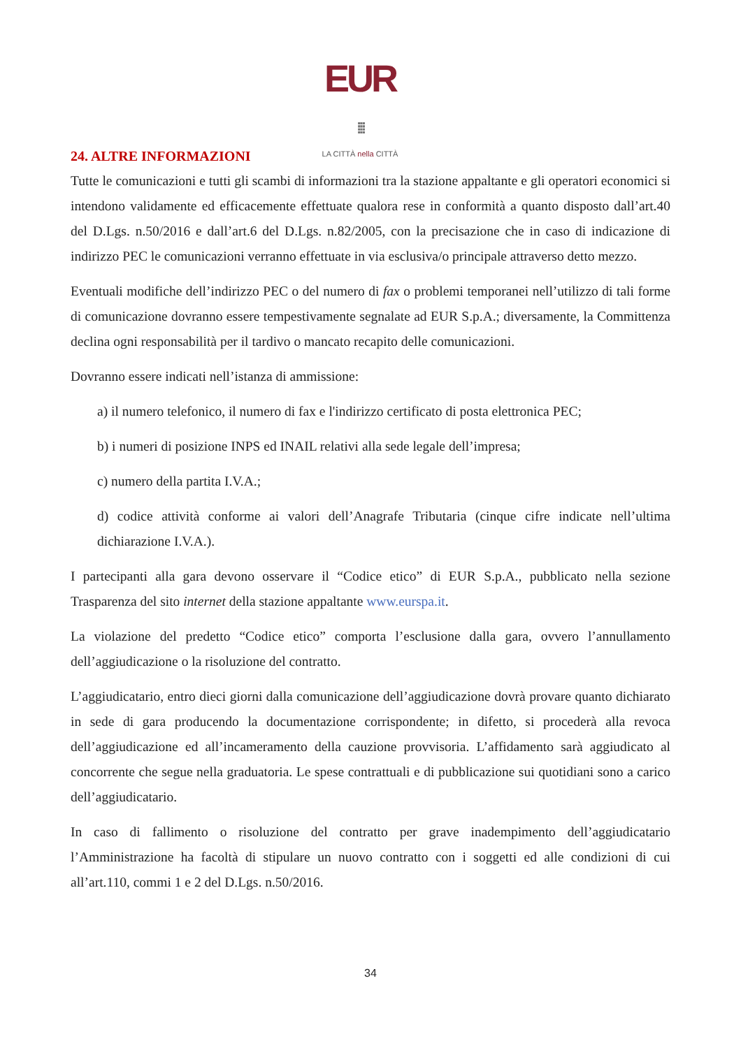EUR ⁞⁞⁞
LA CITTÀ nella CITTÀ
24. ALTRE INFORMAZIONI
Tutte le comunicazioni e tutti gli scambi di informazioni tra la stazione appaltante e gli operatori economici si intendono validamente ed efficacemente effettuate qualora rese in conformità a quanto disposto dall’art.40 del D.Lgs. n.50/2016 e dall’art.6 del D.Lgs. n.82/2005, con la precisazione che in caso di indicazione di indirizzo PEC le comunicazioni verranno effettuate in via esclusiva/o principale attraverso detto mezzo.
Eventuali modifiche dell’indirizzo PEC o del numero di fax o problemi temporanei nell’utilizzo di tali forme di comunicazione dovranno essere tempestivamente segnalate ad EUR S.p.A.; diversamente, la Committenza declina ogni responsabilità per il tardivo o mancato recapito delle comunicazioni.
Dovranno essere indicati nell’istanza di ammissione:
a) il numero telefonico, il numero di fax e l'indirizzo certificato di posta elettronica PEC;
b) i numeri di posizione INPS ed INAIL relativi alla sede legale dell’impresa;
c) numero della partita I.V.A.;
d) codice attività conforme ai valori dell’Anagrafe Tributaria (cinque cifre indicate nell’ultima dichiarazione I.V.A.).
I partecipanti alla gara devono osservare il “Codice etico” di EUR S.p.A., pubblicato nella sezione Trasparenza del sito internet della stazione appaltante www.eurspa.it.
La violazione del predetto “Codice etico” comporta l’esclusione dalla gara, ovvero l’annullamento dell’aggiudicazione o la risoluzione del contratto.
L’aggiudicatario, entro dieci giorni dalla comunicazione dell’aggiudicazione dovrà provare quanto dichiarato in sede di gara producendo la documentazione corrispondente; in difetto, si procederà alla revoca dell’aggiudicazione ed all’incameramento della cauzione provvisoria. L’affidamento sarà aggiudicato al concorrente che segue nella graduatoria. Le spese contrattuali e di pubblicazione sui quotidiani sono a carico dell’aggiudicatario.
In caso di fallimento o risoluzione del contratto per grave inadempimento dell’aggiudicatario l’Amministrazione ha facoltà di stipulare un nuovo contratto con i soggetti ed alle condizioni di cui all’art.110, commi 1 e 2 del D.Lgs. n.50/2016.
34